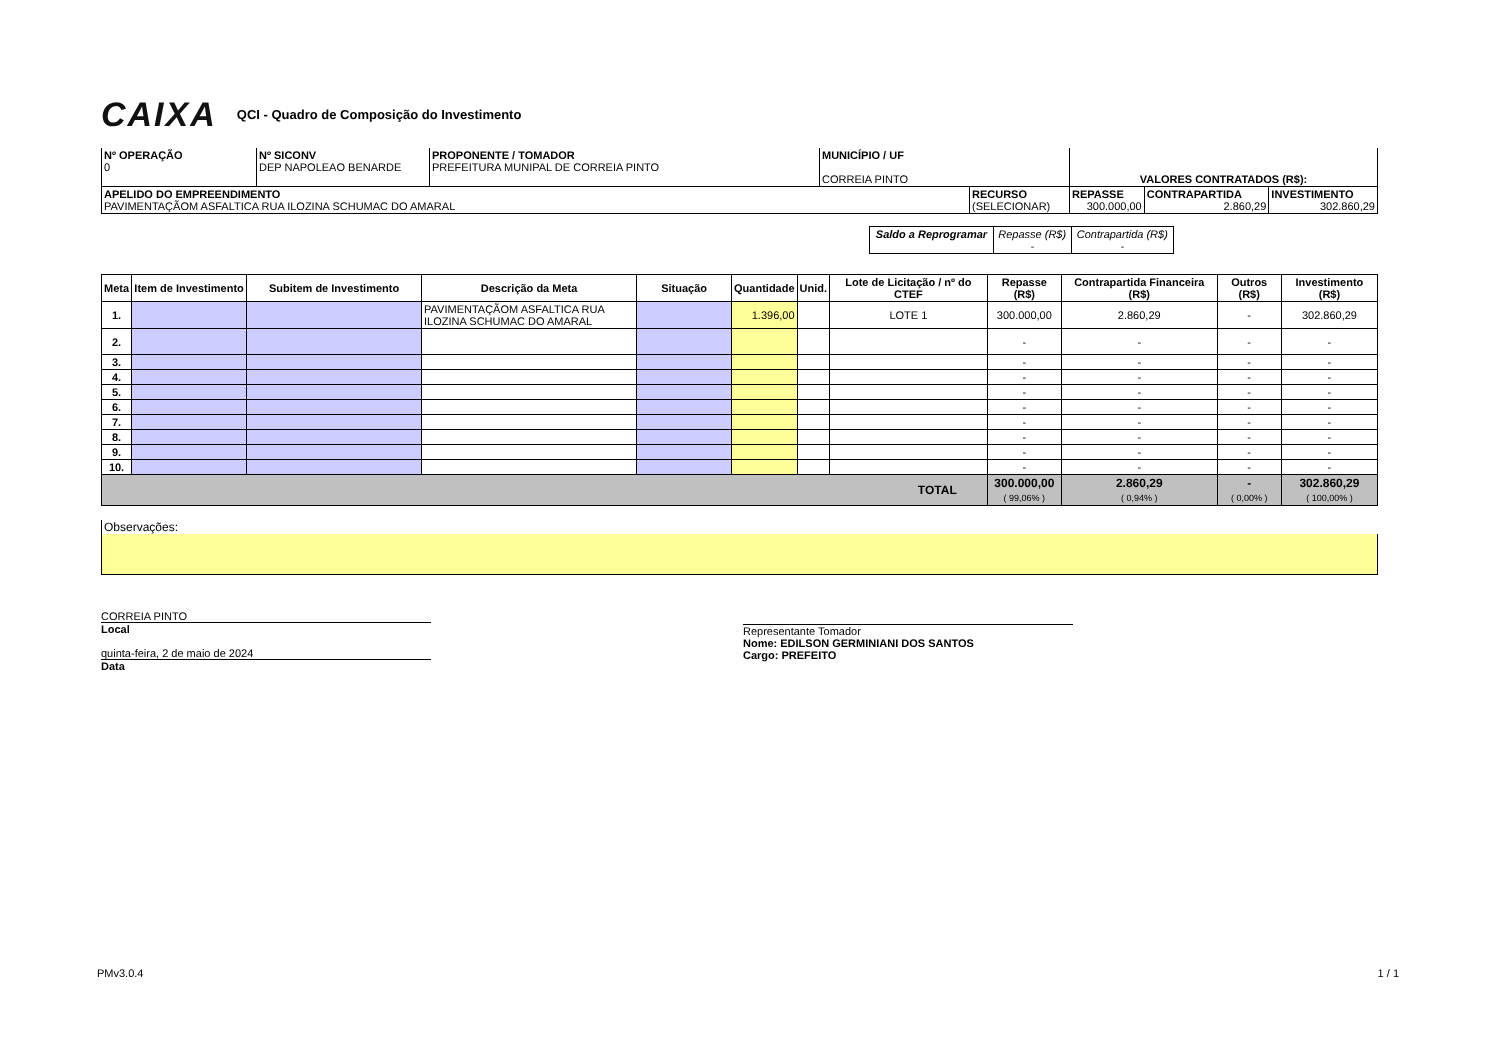CAIXA QCI - Quadro de Composição do Investimento
| Nº OPERAÇÃO 0 | Nº SICONV DEP NAPOLEAO BENARDE | PROPONENTE / TOMADOR PREFEITURA MUNIPAL DE CORREIA PINTO | MUNICÍPIO / UF CORREIA PINTO | VALORES CONTRATADOS (R$): |
| APELIDO DO EMPREENDIMENTO PAVIMENTAÇÃOM ASFALTICA RUA ILOZINA SCHUMAC DO AMARAL | RECURSO (SELECIONAR) | REPASSE 300.000,00 | CONTRAPARTIDA 2.860,29 | INVESTIMENTO 302.860,29 |
| Saldo a Reprogramar | Repasse (R$) - | Contrapartida (R$) - |
| Meta | Item de Investimento | Subitem de Investimento | Descrição da Meta | Situação | Quantidade | Unid. | Lote de Licitação / nº do CTEF | Repasse (R$) | Contrapartida Financeira (R$) | Outros (R$) | Investimento (R$) |
| --- | --- | --- | --- | --- | --- | --- | --- | --- | --- | --- | --- |
| 1. | | | PAVIMENTAÇÃOM ASFALTICA RUA ILOZINA SCHUMAC DO AMARAL | | 1.396,00 | | LOTE 1 | 300.000,00 | 2.860,29 | - | 302.860,29 |
| 2. | | | | | | | | - | - | - | - |
| 3. | | | | | | | | - | - | - | - |
| 4. | | | | | | | | - | - | - | - |
| 5. | | | | | | | | - | - | - | - |
| 6. | | | | | | | | - | - | - | - |
| 7. | | | | | | | | - | - | - | - |
| 8. | | | | | | | | - | - | - | - |
| 9. | | | | | | | | - | - | - | - |
| 10. | | | | | | | | - | - | - | - |
| TOTAL | | | | | | | | 300.000,00 ( 99,06% ) | 2.860,29 ( 0,94% ) | - ( 0,00% ) | 302.860,29 ( 100,00% ) |
Observações:
CORREIA PINTO
Local
quinta-feira, 2 de maio de 2024
Data
Representante Tomador
Nome: EDILSON GERMINIANI DOS SANTOS
Cargo: PREFEITO
PMv3.0.4 1 / 1